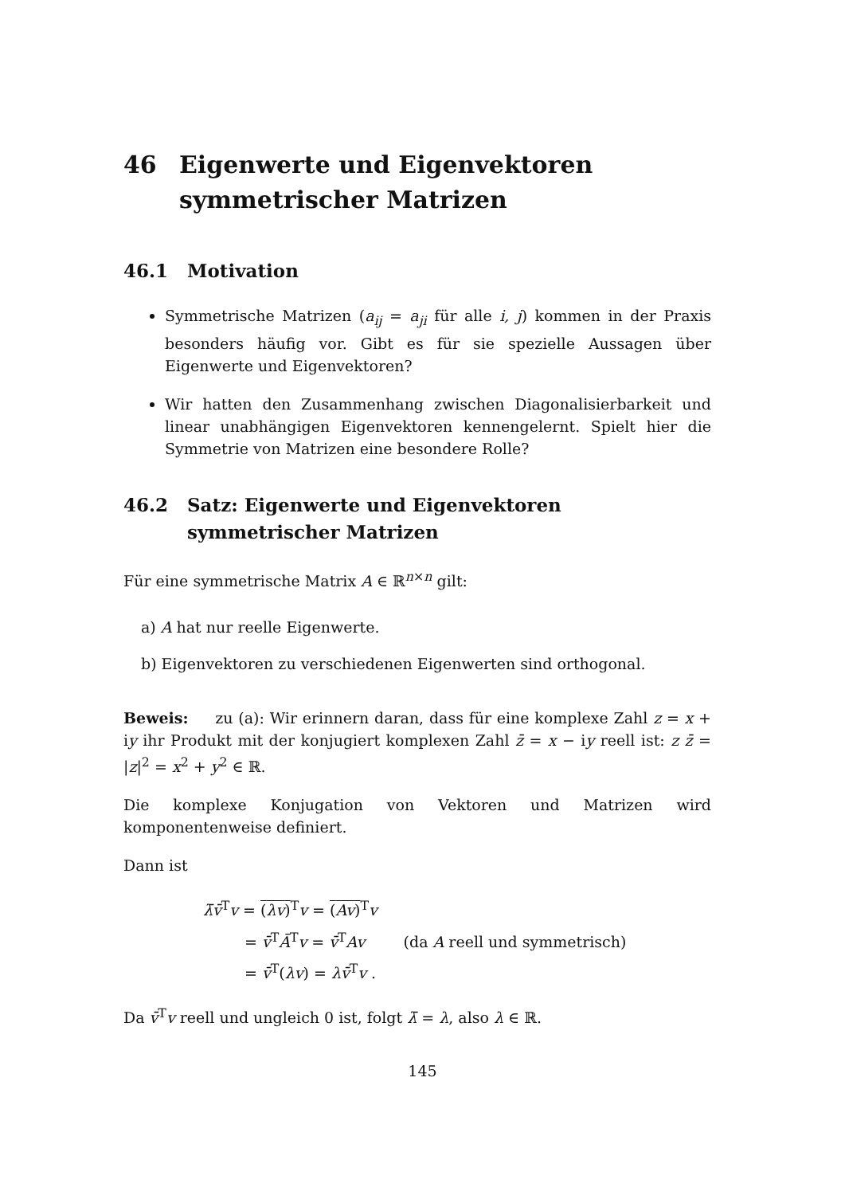46 Eigenwerte und Eigenvektoren symmetrischer Matrizen
46.1 Motivation
Symmetrische Matrizen (a<sub>ij</sub> = a<sub>ji</sub> für alle i, j) kommen in der Praxis besonders häufig vor. Gibt es für sie spezielle Aussagen über Eigenwerte und Eigenvektoren?
Wir hatten den Zusammenhang zwischen Diagonalisierbarkeit und linear unabhängigen Eigenvektoren kennengelernt. Spielt hier die Symmetrie von Matrizen eine besondere Rolle?
46.2 Satz: Eigenwerte und Eigenvektoren symmetrischer Matrizen
Für eine symmetrische Matrix A ∈ ℝ<sup>n×n</sup> gilt:
a) A hat nur reelle Eigenwerte.
b) Eigenvektoren zu verschiedenen Eigenwerten sind orthogonal.
Beweis: zu (a): Wir erinnern daran, dass für eine komplexe Zahl z = x + iy ihr Produkt mit der konjugiert komplexen Zahl z̄ = x − iy reell ist: z z̄ = |z|<sup>2</sup> = x<sup>2</sup> + y<sup>2</sup> ∈ ℝ.
Die komplexe Konjugation von Vektoren und Matrizen wird komponentenweise definiert.
Dann ist
λ̄v̄<sup>T</sup>v = (λv)<sup>T</sup>v = (Av)<sup>T</sup>v
= v̄<sup>T</sup>Ā<sup>T</sup>v = v̄<sup>T</sup>Av (da A reell und symmetrisch)
= v̄<sup>T</sup>(λv) = λv̄<sup>T</sup>v .
Da v̄<sup>T</sup>v reell und ungleich 0 ist, folgt λ̄ = λ, also λ ∈ ℝ.
145